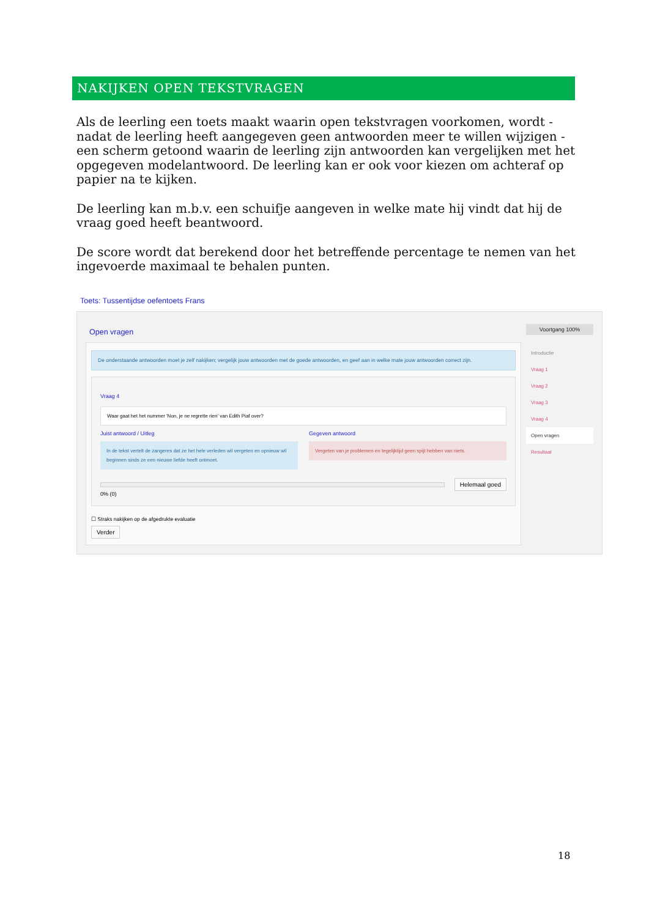NAKIJKEN OPEN TEKSTVRAGEN
Als de leerling een toets maakt waarin open tekstvragen voorkomen, wordt - nadat de leerling heeft aangegeven geen antwoorden meer te willen wijzigen - een scherm getoond waarin de leerling zijn antwoorden kan vergelijken met het opgegeven modelantwoord. De leerling kan er ook voor kiezen om achteraf op papier na te kijken.
De leerling kan m.b.v. een schuifje aangeven in welke mate hij vindt dat hij de vraag goed heeft beantwoord.
De score wordt dat berekend door het betreffende percentage te nemen van het ingevoerde maximaal te behalen punten.
Toets: Tussentijdse oefentoets Frans
Open vragen
De onderstaande antwoorden moet je zelf nakijken; vergelijk jouw antwoorden met de goede antwoorden, en geef aan in welke mate jouw antwoorden correct zijn.
Vraag 4
Waar gaat het het nummer 'Non, je ne regrette rien' van Edith Piaf over?
Juist antwoord / Uitleg
In de tekst vertelt de zangeres dat ze het hele verleden wil vergeten en opnieuw wil beginnen sinds ze een nieuwe liefde heeft ontmoet.
Gegeven antwoord
Vergeten van je problemen en tegelijktijd geen spijt hebben van niets.
Helemaal goed
0% (0)
☐ Straks nakijken op de afgedrukte evaluatie
Verder
Voortgang 100%
Introductie
Vraag 1
Vraag 2
Vraag 3
Vraag 4
Open vragen
Resultaat
18